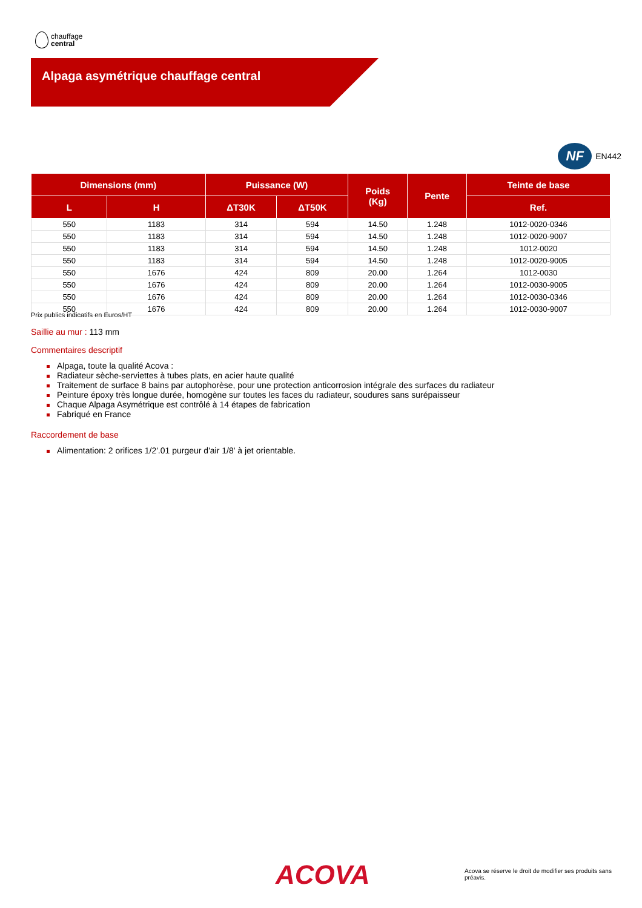chauffage
central
Alpaga asymétrique chauffage central
NF
EN442
| Dimensions (mm) | | Puissance (W) | | Poids (Kg) | Pente | Teinte de base |
| --- | --- | --- | --- | --- | --- | --- |
| L | H | ΔT30K | ΔT50K | | | Ref. |
| 550 | 1183 | 314 | 594 | 14.50 | 1.248 | 1012-0020-0346 |
| 550 | 1183 | 314 | 594 | 14.50 | 1.248 | 1012-0020-9007 |
| 550 | 1183 | 314 | 594 | 14.50 | 1.248 | 1012-0020 |
| 550 | 1183 | 314 | 594 | 14.50 | 1.248 | 1012-0020-9005 |
| 550 | 1676 | 424 | 809 | 20.00 | 1.264 | 1012-0030 |
| 550 | 1676 | 424 | 809 | 20.00 | 1.264 | 1012-0030-9005 |
| 550 | 1676 | 424 | 809 | 20.00 | 1.264 | 1012-0030-0346 |
| 550 | 1676 | 424 | 809 | 20.00 | 1.264 | 1012-0030-9007 |
Prix publics indicatifs en Euros/HT
Saillie au mur : 113 mm
Commentaires descriptif
Alpaga, toute la qualité Acova :
Radiateur sèche-serviettes à tubes plats, en acier haute qualité
Traitement de surface 8 bains par autophorèse, pour une protection anticorrosion intégrale des surfaces du radiateur
Peinture époxy très longue durée, homogène sur toutes les faces du radiateur, soudures sans surépaisseur
Chaque Alpaga Asymétrique est contrôlé à 14 étapes de fabrication
Fabriqué en France
Raccordement de base
Alimentation: 2 orifices 1/2'.01 purgeur d'air 1/8' à jet orientable.
ACOVA
Acova se réserve le droit de modifier ses produits sans préavis.